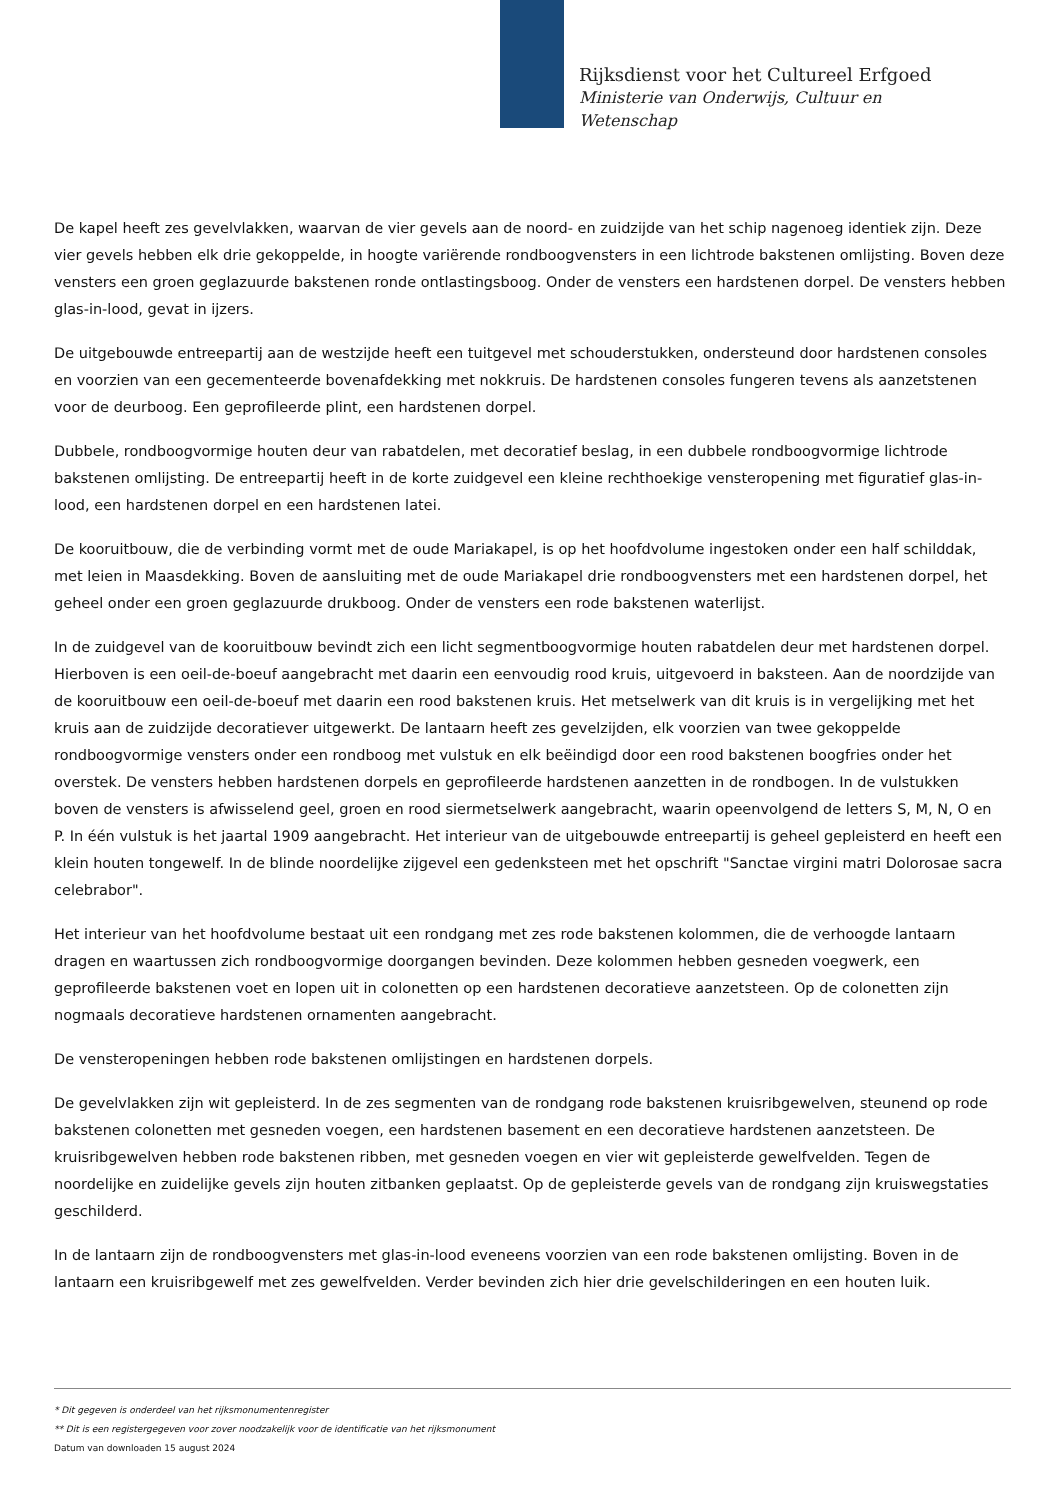Rijksdienst voor het Cultureel Erfgoed
Ministerie van Onderwijs, Cultuur en
Wetenschap
De kapel heeft zes gevelvlakken, waarvan de vier gevels aan de noord- en zuidzijde van het schip nagenoeg identiek zijn. Deze vier gevels hebben elk drie gekoppelde, in hoogte variërende rondboogvensters in een lichtrode bakstenen omlijsting. Boven deze vensters een groen geglazuurde bakstenen ronde ontlastingsboog. Onder de vensters een hardstenen dorpel. De vensters hebben glas-in-lood, gevat in ijzers.
De uitgebouwde entreepartij aan de westzijde heeft een tuitgevel met schouderstukken, ondersteund door hardstenen consoles en voorzien van een gecementeerde bovenafdekking met nokkruis. De hardstenen consoles fungeren tevens als aanzetstenen voor de deurboog. Een geprofileerde plint, een hardstenen dorpel.
Dubbele, rondboogvormige houten deur van rabatdelen, met decoratief beslag, in een dubbele rondboogvormige lichtrode bakstenen omlijsting. De entreepartij heeft in de korte zuidgevel een kleine rechthoekige vensteropening met figuratief glas-in-lood, een hardstenen dorpel en een hardstenen latei.
De kooruitbouw, die de verbinding vormt met de oude Mariakapel, is op het hoofdvolume ingestoken onder een half schilddak, met leien in Maasdekking. Boven de aansluiting met de oude Mariakapel drie rondboogvensters met een hardstenen dorpel, het geheel onder een groen geglazuurde drukboog. Onder de vensters een rode bakstenen waterlijst.
In de zuidgevel van de kooruitbouw bevindt zich een licht segmentboogvormige houten rabatdelen deur met hardstenen dorpel. Hierboven is een oeil-de-boeuf aangebracht met daarin een eenvoudig rood kruis, uitgevoerd in baksteen. Aan de noordzijde van de kooruitbouw een oeil-de-boeuf met daarin een rood bakstenen kruis. Het metselwerk van dit kruis is in vergelijking met het kruis aan de zuidzijde decoratiever uitgewerkt. De lantaarn heeft zes gevelzijden, elk voorzien van twee gekoppelde rondboogvormige vensters onder een rondboog met vulstuk en elk beëindigd door een rood bakstenen boogfries onder het overstek. De vensters hebben hardstenen dorpels en geprofileerde hardstenen aanzetten in de rondbogen. In de vulstukken boven de vensters is afwisselend geel, groen en rood siermetselwerk aangebracht, waarin opeenvolgend de letters S, M, N, O en P. In één vulstuk is het jaartal 1909 aangebracht. Het interieur van de uitgebouwde entreepartij is geheel gepleisterd en heeft een klein houten tongewelf. In de blinde noordelijke zijgevel een gedenksteen met het opschrift "Sanctae virgini matri Dolorosae sacra celebrabor".
Het interieur van het hoofdvolume bestaat uit een rondgang met zes rode bakstenen kolommen, die de verhoogde lantaarn dragen en waartussen zich rondboogvormige doorgangen bevinden. Deze kolommen hebben gesneden voegwerk, een geprofileerde bakstenen voet en lopen uit in colonetten op een hardstenen decoratieve aanzetsteen. Op de colonetten zijn nogmaals decoratieve hardstenen ornamenten aangebracht.
De vensteropeningen hebben rode bakstenen omlijstingen en hardstenen dorpels.
De gevelvlakken zijn wit gepleisterd. In de zes segmenten van de rondgang rode bakstenen kruisribgewelven, steunend op rode bakstenen colonetten met gesneden voegen, een hardstenen basement en een decoratieve hardstenen aanzetsteen. De kruisribgewelven hebben rode bakstenen ribben, met gesneden voegen en vier wit gepleisterde gewelfvelden. Tegen de noordelijke en zuidelijke gevels zijn houten zitbanken geplaatst. Op de gepleisterde gevels van de rondgang zijn kruiswegstaties geschilderd.
In de lantaarn zijn de rondboogvensters met glas-in-lood eveneens voorzien van een rode bakstenen omlijsting. Boven in de lantaarn een kruisribgewelf met zes gewelfvelden. Verder bevinden zich hier drie gevelschilderingen en een houten luik.
* Dit gegeven is onderdeel van het rijksmonumentenregister
** Dit is een registergegeven voor zover noodzakelijk voor de identificatie van het rijksmonument
Datum van downloaden 15 august 2024